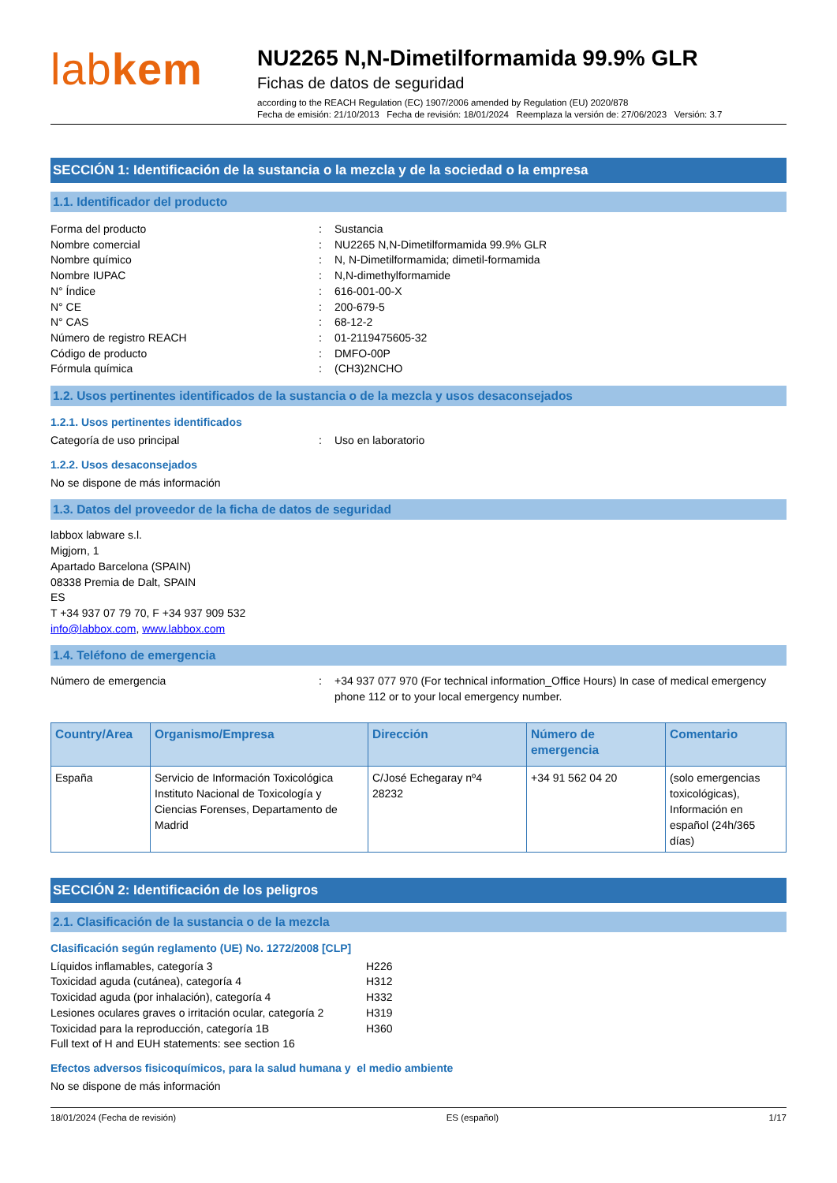labkem
NU2265 N,N-Dimetilformamida 99.9% GLR
Fichas de datos de seguridad
according to the REACH Regulation (EC) 1907/2006 amended by Regulation (EU) 2020/878
Fecha de emisión: 21/10/2013 Fecha de revisión: 18/01/2024 Reemplaza la versión de: 27/06/2023 Versión: 3.7
SECCIÓN 1: Identificación de la sustancia o la mezcla y de la sociedad o la empresa
1.1. Identificador del producto
Forma del producto : Sustancia
Nombre comercial : NU2265 N,N-Dimetilformamida 99.9% GLR
Nombre químico : N, N-Dimetilformamida; dimetil-formamida
Nombre IUPAC : N,N-dimethylformamide
N° Índice : 616-001-00-X
N° CE : 200-679-5
N° CAS : 68-12-2
Número de registro REACH : 01-2119475605-32
Código de producto : DMFO-00P
Fórmula química : (CH3)2NCHO
1.2. Usos pertinentes identificados de la sustancia o de la mezcla y usos desaconsejados
1.2.1. Usos pertinentes identificados
Categoría de uso principal : Uso en laboratorio
1.2.2. Usos desaconsejados
No se dispone de más información
1.3. Datos del proveedor de la ficha de datos de seguridad
labbox labware s.l.
Migjorn, 1
Apartado Barcelona (SPAIN)
08338 Premia de Dalt, SPAIN
ES
T +34 937 07 79 70, F +34 937 909 532
info@labbox.com, www.labbox.com
1.4. Teléfono de emergencia
Número de emergencia : +34 937 077 970 (For technical information_Office Hours) In case of medical emergency phone 112 or to your local emergency number.
| Country/Area | Organismo/Empresa | Dirección | Número de emergencia | Comentario |
| --- | --- | --- | --- | --- |
| España | Servicio de Información Toxicológica Instituto Nacional de Toxicología y Ciencias Forenses, Departamento de Madrid | C/José Echegaray nº4 28232 | +34 91 562 04 20 | (solo emergencias toxicológicas), Información en español (24h/365 días) |
SECCIÓN 2: Identificación de los peligros
2.1. Clasificación de la sustancia o de la mezcla
Clasificación según reglamento (UE) No. 1272/2008 [CLP]
Líquidos inflamables, categoría 3 H226
Toxicidad aguda (cutánea), categoría 4 H312
Toxicidad aguda (por inhalación), categoría 4 H332
Lesiones oculares graves o irritación ocular, categoría 2
H319
Toxicidad para la reproducción, categoría 1B H360
Full text of H and EUH statements: see section 16
Efectos adversos fisicoquímicos, para la salud humana y el medio ambiente
No se dispone de más información
18/01/2024 (Fecha de revisión) ES (español) 1/17